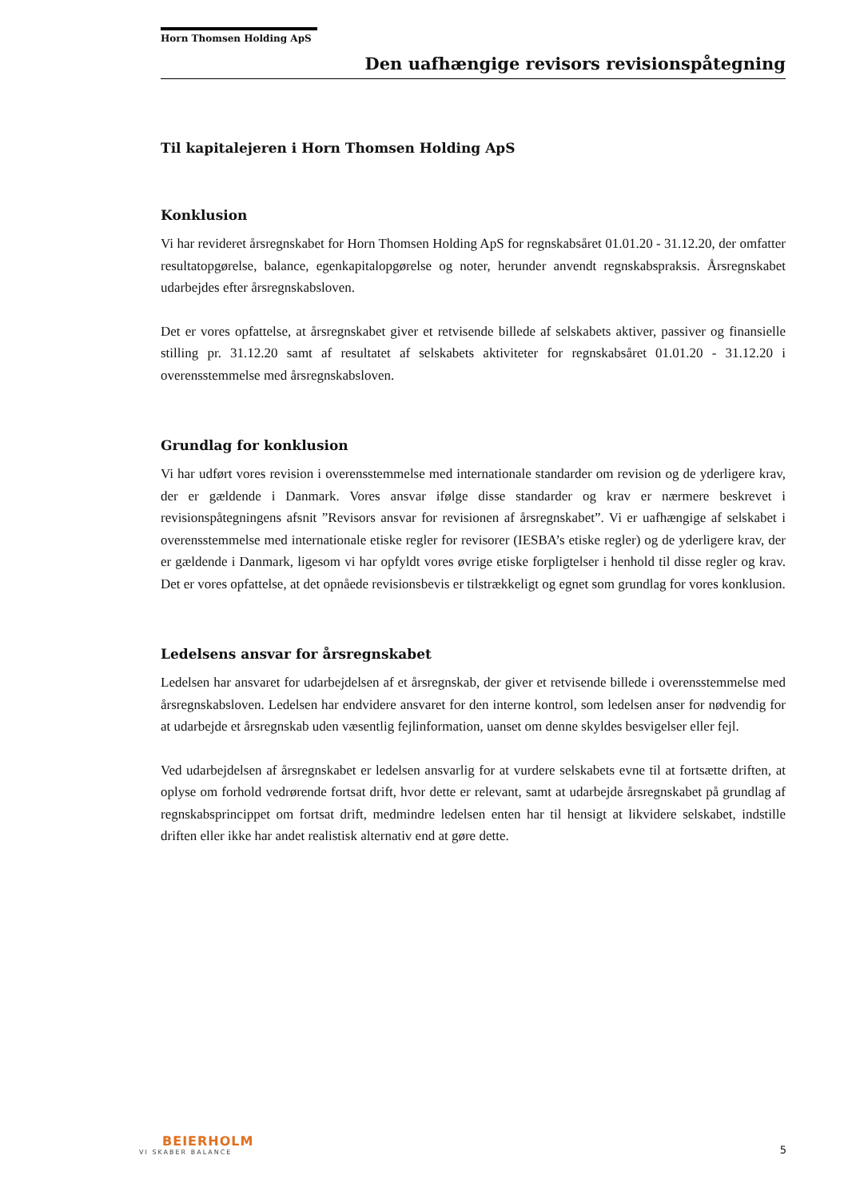Horn Thomsen Holding ApS
Den uafhængige revisors revisionspåtegning
Til kapitalejeren i Horn Thomsen Holding ApS
Konklusion
Vi har revideret årsregnskabet for Horn Thomsen Holding ApS for regnskabsåret 01.01.20 - 31.12.20, der omfatter resultatopgørelse, balance, egenkapitalopgørelse og noter, herunder anvendt regnskabspraksis. Årsregnskabet udarbejdes efter årsregnskabsloven.
Det er vores opfattelse, at årsregnskabet giver et retvisende billede af selskabets aktiver, passiver og finansielle stilling pr. 31.12.20 samt af resultatet af selskabets aktiviteter for regnskabsåret 01.01.20 - 31.12.20 i overensstemmelse med årsregnskabsloven.
Grundlag for konklusion
Vi har udført vores revision i overensstemmelse med internationale standarder om revision og de yderligere krav, der er gældende i Danmark. Vores ansvar ifølge disse standarder og krav er nærmere beskrevet i revisionspåtegningens afsnit ”Revisors ansvar for revisionen af årsregnskabet”. Vi er uafhængige af selskabet i overensstemmelse med internationale etiske regler for revisorer (IESBA’s etiske regler) og de yderligere krav, der er gældende i Danmark, ligesom vi har opfyldt vores øvrige etiske forpligtelser i henhold til disse regler og krav. Det er vores opfattelse, at det opnåede revisionsbevis er tilstrækkeligt og egnet som grundlag for vores konklusion.
Ledelsens ansvar for årsregnskabet
Ledelsen har ansvaret for udarbejdelsen af et årsregnskab, der giver et retvisende billede i overensstemmelse med årsregnskabsloven. Ledelsen har endvidere ansvaret for den interne kontrol, som ledelsen anser for nødvendig for at udarbejde et årsregnskab uden væsentlig fejlinformation, uanset om denne skyldes besvigelser eller fejl.
Ved udarbejdelsen af årsregnskabet er ledelsen ansvarlig for at vurdere selskabets evne til at fortsætte driften, at oplyse om forhold vedrørende fortsat drift, hvor dette er relevant, samt at udarbejde årsregnskabet på grundlag af regnskabsprincippet om fortsat drift, medmindre ledelsen enten har til hensigt at likvidere selskabet, indstille driften eller ikke har andet realistisk alternativ end at gøre dette.
BEIERHOLM
VI SKABER BALANCE
5